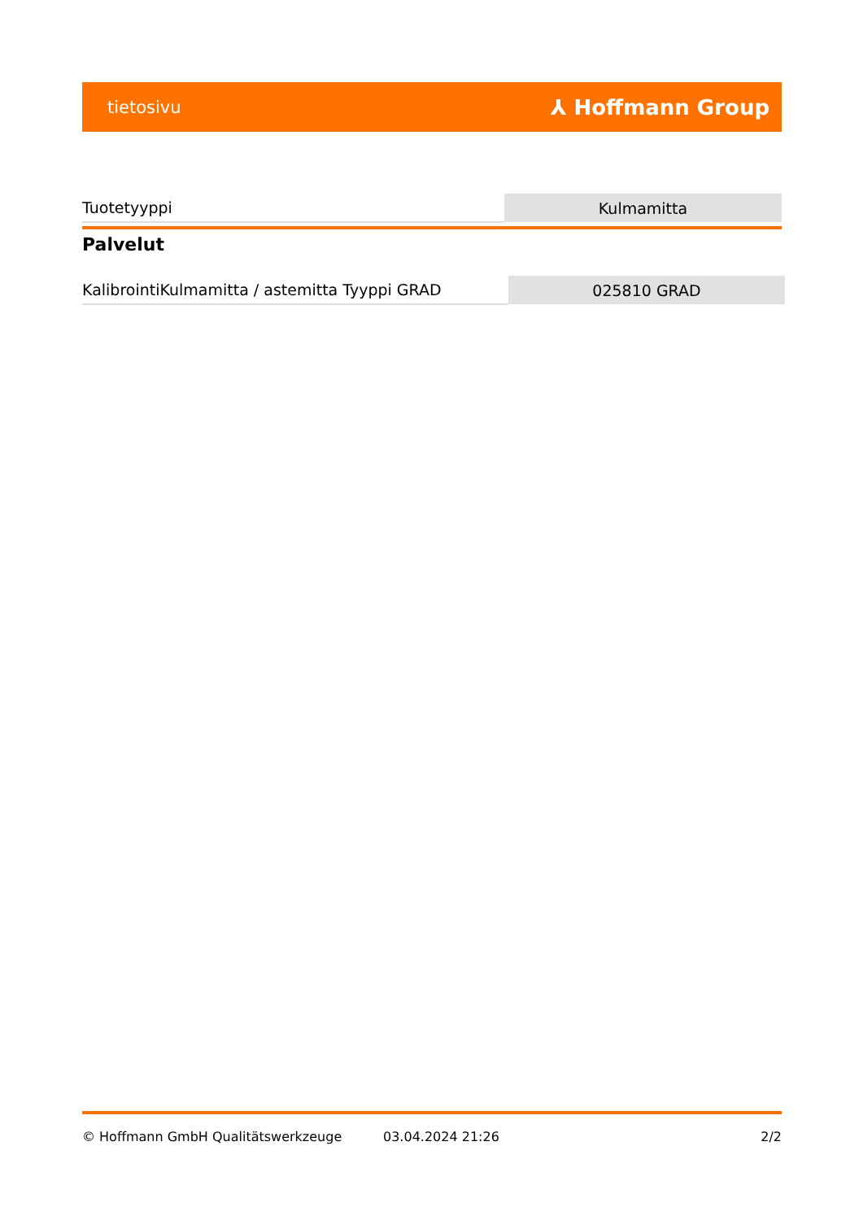tietosivu ⅄ Hoffmann Group
| Tuotetyyppi | Kulmamitta |
Palvelut
| KalibrointiKulmamitta / astemitta Tyyppi GRAD | 025810 GRAD |
© Hoffmann GmbH Qualitätswerkzeuge 03.04.2024 21:26 2/2